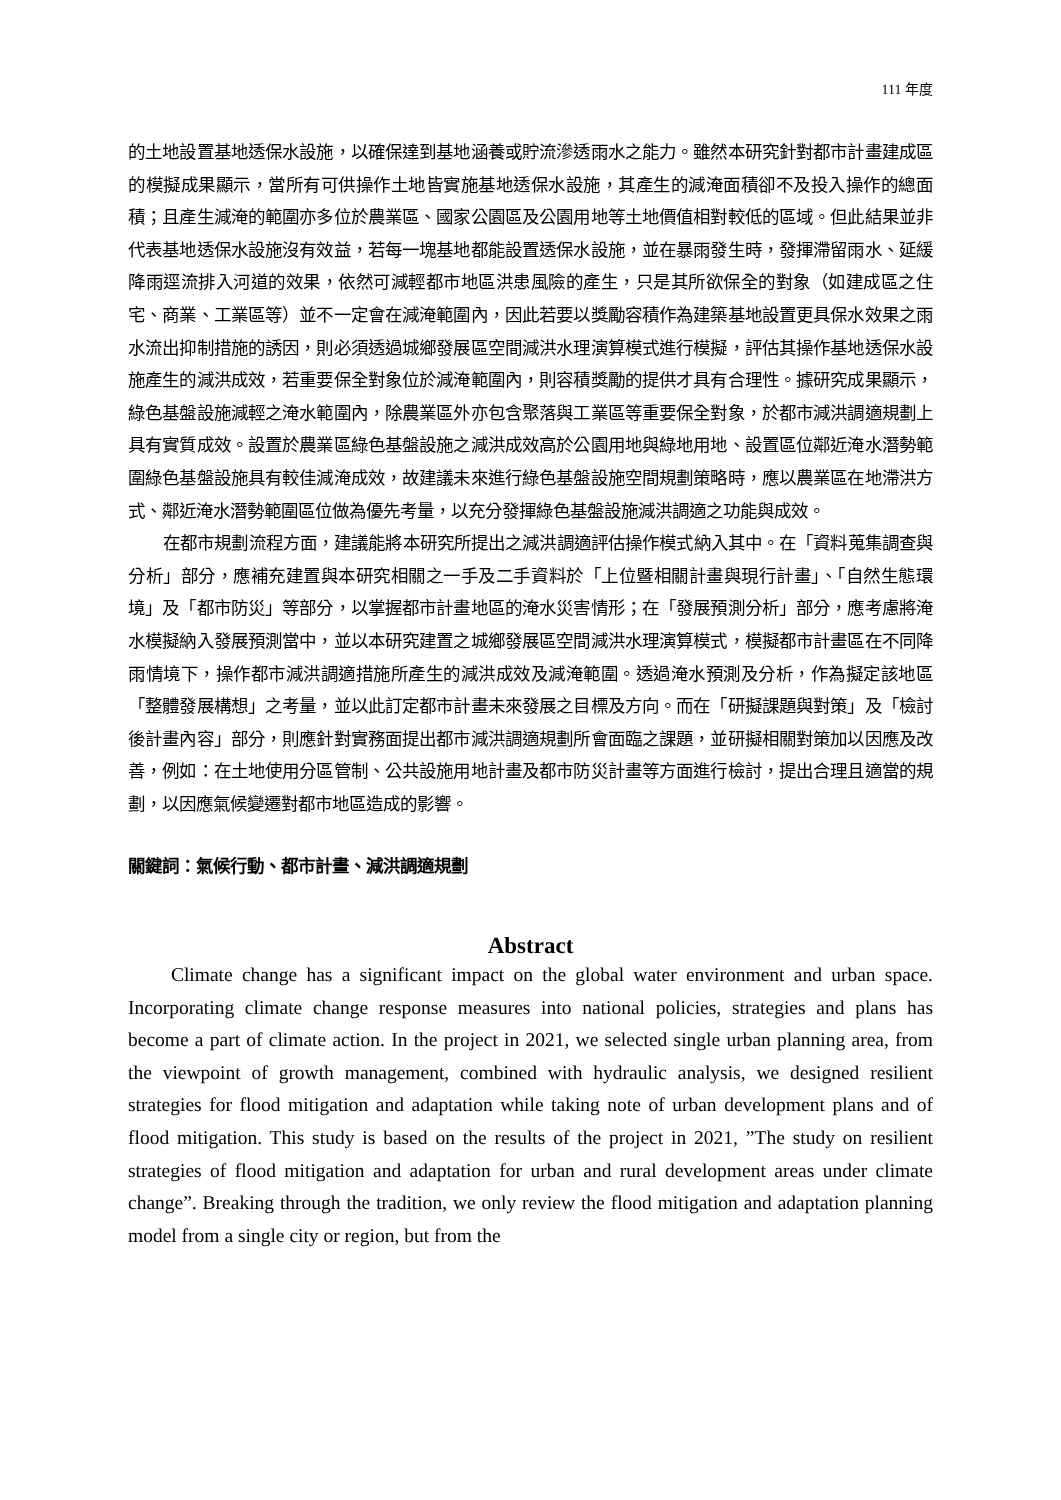111 年度
的土地設置基地透保水設施，以確保達到基地涵養或貯流滲透雨水之能力。雖然本研究針對都市計畫建成區的模擬成果顯示，當所有可供操作土地皆實施基地透保水設施，其產生的減淹面積卻不及投入操作的總面積；且產生減淹的範圍亦多位於農業區、國家公園區及公園用地等土地價值相對較低的區域。但此結果並非代表基地透保水設施沒有效益，若每一塊基地都能設置透保水設施，並在暴雨發生時，發揮滯留雨水、延緩降雨逕流排入河道的效果，依然可減輕都市地區洪患風險的產生，只是其所欲保全的對象（如建成區之住宅、商業、工業區等）並不一定會在減淹範圍內，因此若要以獎勵容積作為建築基地設置更具保水效果之雨水流出抑制措施的誘因，則必須透過城鄉發展區空間減洪水理演算模式進行模擬，評估其操作基地透保水設施產生的減洪成效，若重要保全對象位於減淹範圍內，則容積獎勵的提供才具有合理性。據研究成果顯示，綠色基盤設施減輕之淹水範圍內，除農業區外亦包含聚落與工業區等重要保全對象，於都市減洪調適規劃上具有實質成效。設置於農業區綠色基盤設施之減洪成效高於公園用地與綠地用地、設置區位鄰近淹水潛勢範圍綠色基盤設施具有較佳減淹成效，故建議未來進行綠色基盤設施空間規劃策略時，應以農業區在地滯洪方式、鄰近淹水潛勢範圍區位做為優先考量，以充分發揮綠色基盤設施減洪調適之功能與成效。
在都市規劃流程方面，建議能將本研究所提出之減洪調適評估操作模式納入其中。在「資料蒐集調查與分析」部分，應補充建置與本研究相關之一手及二手資料於「上位暨相關計畫與現行計畫」、「自然生態環境」及「都市防災」等部分，以掌握都市計畫地區的淹水災害情形；在「發展預測分析」部分，應考慮將淹水模擬納入發展預測當中，並以本研究建置之城鄉發展區空間減洪水理演算模式，模擬都市計畫區在不同降雨情境下，操作都市減洪調適措施所產生的減洪成效及減淹範圍。透過淹水預測及分析，作為擬定該地區「整體發展構想」之考量，並以此訂定都市計畫未來發展之目標及方向。而在「研擬課題與對策」及「檢討後計畫內容」部分，則應針對實務面提出都市減洪調適規劃所會面臨之課題，並研擬相關對策加以因應及改善，例如：在土地使用分區管制、公共設施用地計畫及都市防災計畫等方面進行檢討，提出合理且適當的規劃，以因應氣候變遷對都市地區造成的影響。
關鍵詞：氣候行動、都市計畫、減洪調適規劃
Abstract
Climate change has a significant impact on the global water environment and urban space. Incorporating climate change response measures into national policies, strategies and plans has become a part of climate action. In the project in 2021, we selected single urban planning area, from the viewpoint of growth management, combined with hydraulic analysis, we designed resilient strategies for flood mitigation and adaptation while taking note of urban development plans and of flood mitigation. This study is based on the results of the project in 2021, ”The study on resilient strategies of flood mitigation and adaptation for urban and rural development areas under climate change”. Breaking through the tradition, we only review the flood mitigation and adaptation planning model from a single city or region, but from the